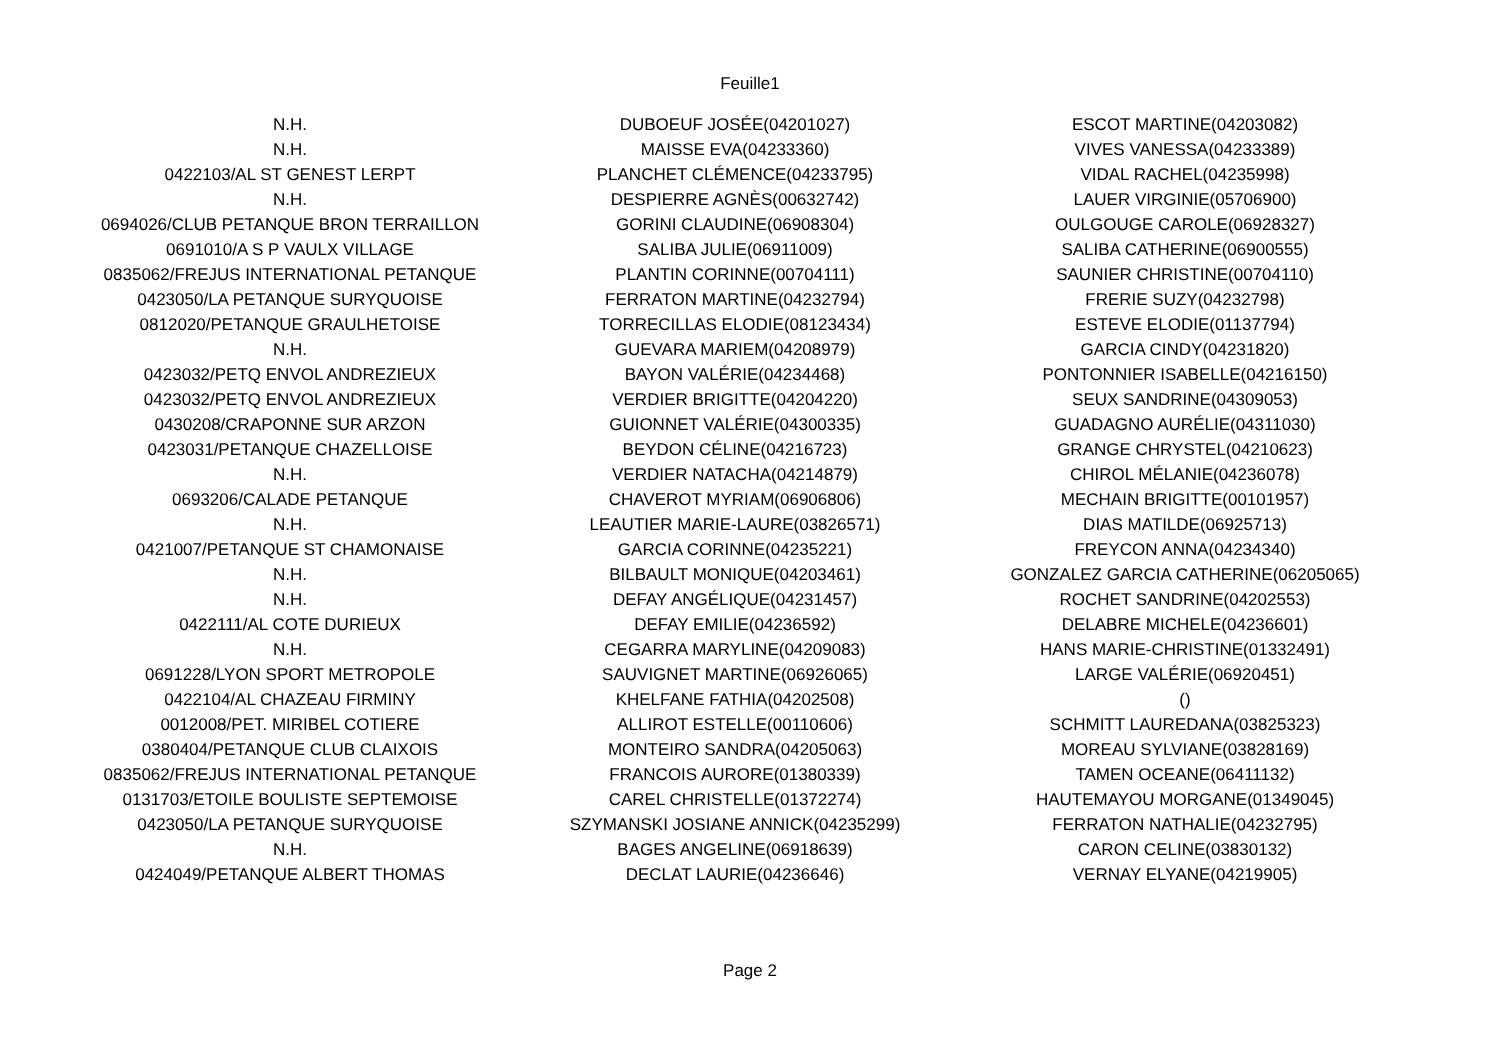Feuille1
| N.H. | DUBOEUF JOSÉE(04201027) | ESCOT MARTINE(04203082) |
| N.H. | MAISSE EVA(04233360) | VIVES VANESSA(04233389) |
| 0422103/AL ST GENEST LERPT | PLANCHET CLÉMENCE(04233795) | VIDAL RACHEL(04235998) |
| N.H. | DESPIERRE AGNÈS(00632742) | LAUER VIRGINIE(05706900) |
| 0694026/CLUB PETANQUE BRON TERRAILLON | GORINI CLAUDINE(06908304) | OULGOUGE CAROLE(06928327) |
| 0691010/A S P VAULX VILLAGE | SALIBA JULIE(06911009) | SALIBA CATHERINE(06900555) |
| 0835062/FREJUS INTERNATIONAL PETANQUE | PLANTIN CORINNE(00704111) | SAUNIER CHRISTINE(00704110) |
| 0423050/LA PETANQUE SURYQUOISE | FERRATON MARTINE(04232794) | FRERIE SUZY(04232798) |
| 0812020/PETANQUE GRAULHETOISE | TORRECILLAS ELODIE(08123434) | ESTEVE ELODIE(01137794) |
| N.H. | GUEVARA MARIEM(04208979) | GARCIA CINDY(04231820) |
| 0423032/PETQ ENVOL ANDREZIEUX | BAYON VALÉRIE(04234468) | PONTONNIER ISABELLE(04216150) |
| 0423032/PETQ ENVOL ANDREZIEUX | VERDIER BRIGITTE(04204220) | SEUX SANDRINE(04309053) |
| 0430208/CRAPONNE SUR ARZON | GUIONNET VALÉRIE(04300335) | GUADAGNO AURÉLIE(04311030) |
| 0423031/PETANQUE CHAZELLOISE | BEYDON CÉLINE(04216723) | GRANGE CHRYSTEL(04210623) |
| N.H. | VERDIER NATACHA(04214879) | CHIROL MÉLANIE(04236078) |
| 0693206/CALADE PETANQUE | CHAVEROT MYRIAM(06906806) | MECHAIN BRIGITTE(00101957) |
| N.H. | LEAUTIER MARIE-LAURE(03826571) | DIAS MATILDE(06925713) |
| 0421007/PETANQUE ST CHAMONAISE | GARCIA CORINNE(04235221) | FREYCON ANNA(04234340) |
| N.H. | BILBAULT MONIQUE(04203461) | GONZALEZ GARCIA CATHERINE(06205065) |
| N.H. | DEFAY ANGÉLIQUE(04231457) | ROCHET SANDRINE(04202553) |
| 0422111/AL COTE DURIEUX | DEFAY EMILIE(04236592) | DELABRE MICHELE(04236601) |
| N.H. | CEGARRA MARYLINE(04209083) | HANS MARIE-CHRISTINE(01332491) |
| 0691228/LYON SPORT METROPOLE | SAUVIGNET MARTINE(06926065) | LARGE VALÉRIE(06920451) |
| 0422104/AL CHAZEAU FIRMINY | KHELFANE FATHIA(04202508) | () |
| 0012008/PET. MIRIBEL COTIERE | ALLIROT ESTELLE(00110606) | SCHMITT LAUREDANA(03825323) |
| 0380404/PETANQUE CLUB CLAIXOIS | MONTEIRO SANDRA(04205063) | MOREAU SYLVIANE(03828169) |
| 0835062/FREJUS INTERNATIONAL PETANQUE | FRANCOIS AURORE(01380339) | TAMEN OCEANE(06411132) |
| 0131703/ETOILE BOULISTE SEPTEMOISE | CAREL CHRISTELLE(01372274) | HAUTEMAYOU MORGANE(01349045) |
| 0423050/LA PETANQUE SURYQUOISE | SZYMANSKI JOSIANE ANNICK(04235299) | FERRATON NATHALIE(04232795) |
| N.H. | BAGES ANGELINE(06918639) | CARON CELINE(03830132) |
| 0424049/PETANQUE ALBERT THOMAS | DECLAT LAURIE(04236646) | VERNAY ELYANE(04219905) |
Page 2